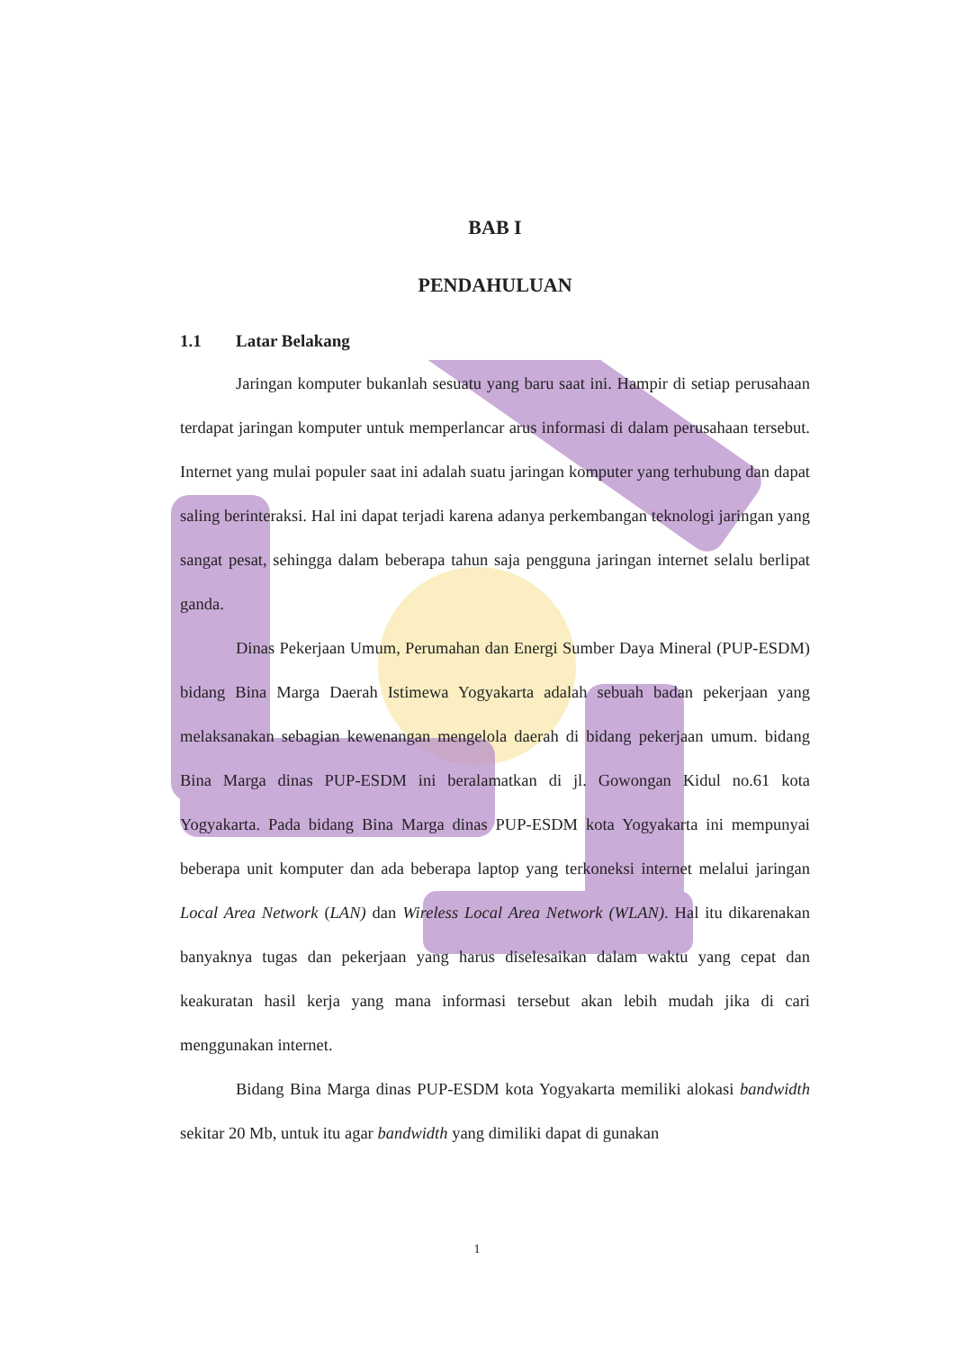BAB I
PENDAHULUAN
1.1 Latar Belakang
Jaringan komputer bukanlah sesuatu yang baru saat ini. Hampir di setiap perusahaan terdapat jaringan komputer untuk memperlancar arus informasi di dalam perusahaan tersebut. Internet yang mulai populer saat ini adalah suatu jaringan komputer yang terhubung dan dapat saling berinteraksi. Hal ini dapat terjadi karena adanya perkembangan teknologi jaringan yang sangat pesat, sehingga dalam beberapa tahun saja pengguna jaringan internet selalu berlipat ganda.
Dinas Pekerjaan Umum, Perumahan dan Energi Sumber Daya Mineral (PUP-ESDM) bidang Bina Marga Daerah Istimewa Yogyakarta adalah sebuah badan pekerjaan yang melaksanakan sebagian kewenangan mengelola daerah di bidang pekerjaan umum. bidang Bina Marga dinas PUP-ESDM ini beralamatkan di jl. Gowongan Kidul no.61 kota Yogyakarta. Pada bidang Bina Marga dinas PUP-ESDM kota Yogyakarta ini mempunyai beberapa unit komputer dan ada beberapa laptop yang terkoneksi internet melalui jaringan Local Area Network (LAN) dan Wireless Local Area Network (WLAN). Hal itu dikarenakan banyaknya tugas dan pekerjaan yang harus diselesaikan dalam waktu yang cepat dan keakuratan hasil kerja yang mana informasi tersebut akan lebih mudah jika di cari menggunakan internet.
Bidang Bina Marga dinas PUP-ESDM kota Yogyakarta memiliki alokasi bandwidth sekitar 20 Mb, untuk itu agar bandwidth yang dimiliki dapat di gunakan
1